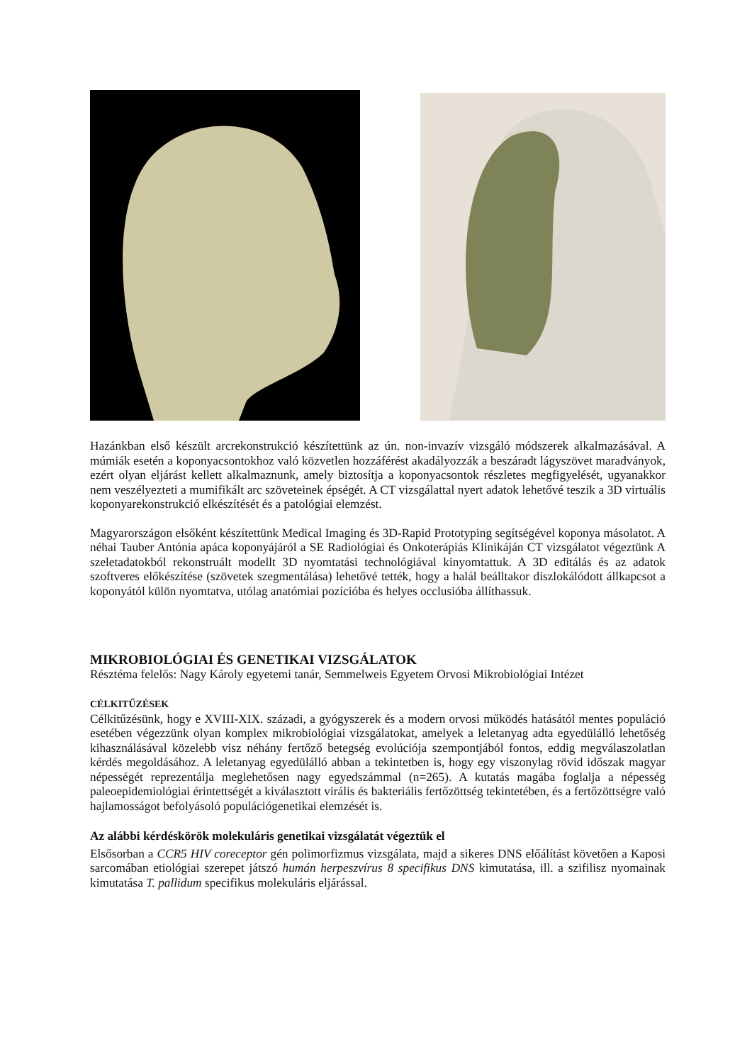Hazánkban első készült arcrekonstrukció készítettünk az ún. non-invazív vizsgáló módszerek alkalmazásával. A múmiák esetén a koponyacsontokhoz való közvetlen hozzáférést akadályozzák a beszáradt lágyszövet maradványok, ezért olyan eljárást kellett alkalmaznunk, amely biztosítja a koponyacsontok részletes megfigyelését, ugyanakkor nem veszélyezteti a mumifikált arc szöveteinek épségét. A CT vizsgálattal nyert adatok lehetővé teszik a 3D virtuális koponyarekonstrukció elkészítését és a patológiai elemzést.
Magyarországon elsőként készítettünk Medical Imaging és 3D-Rapid Prototyping segítségével koponya másolatot. A néhai Tauber Antónia apáca koponyájáról a SE Radiológiai és Onkoterápiás Klinikáján CT vizsgálatot végeztünk A szeletadatokból rekonstruált modellt 3D nyomtatási technológiával kinyomtattuk. A 3D editálás és az adatok szoftveres előkészítése (szövetek szegmentálása) lehetővé tették, hogy a halál beálltakor diszlokálódott állkapcsot a koponyától külön nyomtatva, utólag anatómiai pozícióba és helyes occlusióba állíthassuk.
MIKROBIOLÓGIAI ÉS GENETIKAI VIZSGÁLATOK
Résztéma felelős: Nagy Károly egyetemi tanár, Semmelweis Egyetem Orvosi Mikrobiológiai Intézet
CÉLKITŰZÉSEK
Célkitűzésünk, hogy e XVIII-XIX. századi, a gyógyszerek és a modern orvosi működés hatásától mentes populáció esetében végezzünk olyan komplex mikrobiológiai vizsgálatokat, amelyek a leletanyag adta egyedülálló lehetőség kihasználásával közelebb visz néhány fertőző betegség evolúciója szempontjából fontos, eddig megválaszolatlan kérdés megoldásához. A leletanyag egyedülálló abban a tekintetben is, hogy egy viszonylag rövid időszak magyar népességét reprezentálja meglehetősen nagy egyedszámmal (n=265). A kutatás magába foglalja a népesség paleoepidemiológiai érintettségét a kiválasztott virális és bakteriális fertőzöttség tekintetében, és a fertőzöttségre való hajlamosságot befolyásoló populációgenetikai elemzését is.
Az alábbi kérdéskörök molekuláris genetikai vizsgálatát végeztük el
Elsősorban a CCR5 HIV coreceptor gén polimorfizmus vizsgálata, majd a sikeres DNS előálítást követően a Kaposi sarcomában etiológiai szerepet játszó humán herpeszvírus 8 specifikus DNS kimutatása, ill. a szifilisz nyomainak kimutatása T. pallidum specifikus molekuláris eljárással.